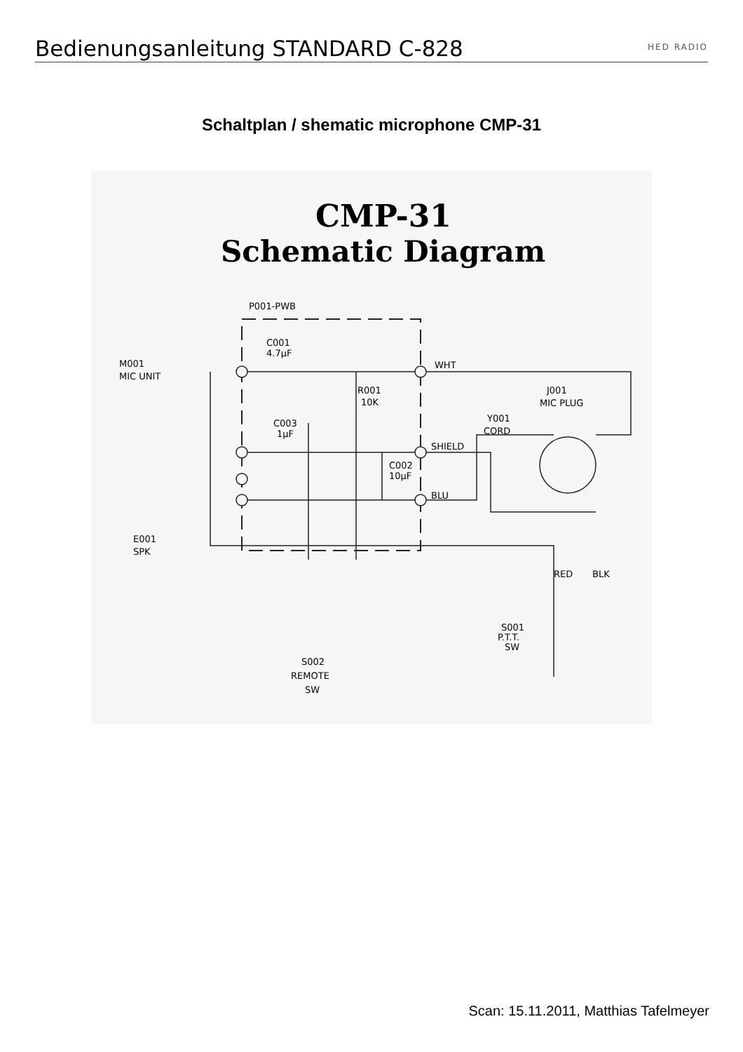Bedienungsanleitung STANDARD C-828
HED RADIO
Schaltplan / shematic microphone CMP-31
CMP-31
Schematic Diagram
P001-PWB
C001
4.7μF
M001
MIC UNIT
R001
10K
WHT
J001
MIC PLUG
Y001
CORD
C003
1μF
SHIELD
C002
10μF
BLU
E001
SPK
RED
BLK
S001
P.T.T.
SW
S002
REMOTE
SW
Scan: 15.11.2011, Matthias Tafelmeyer